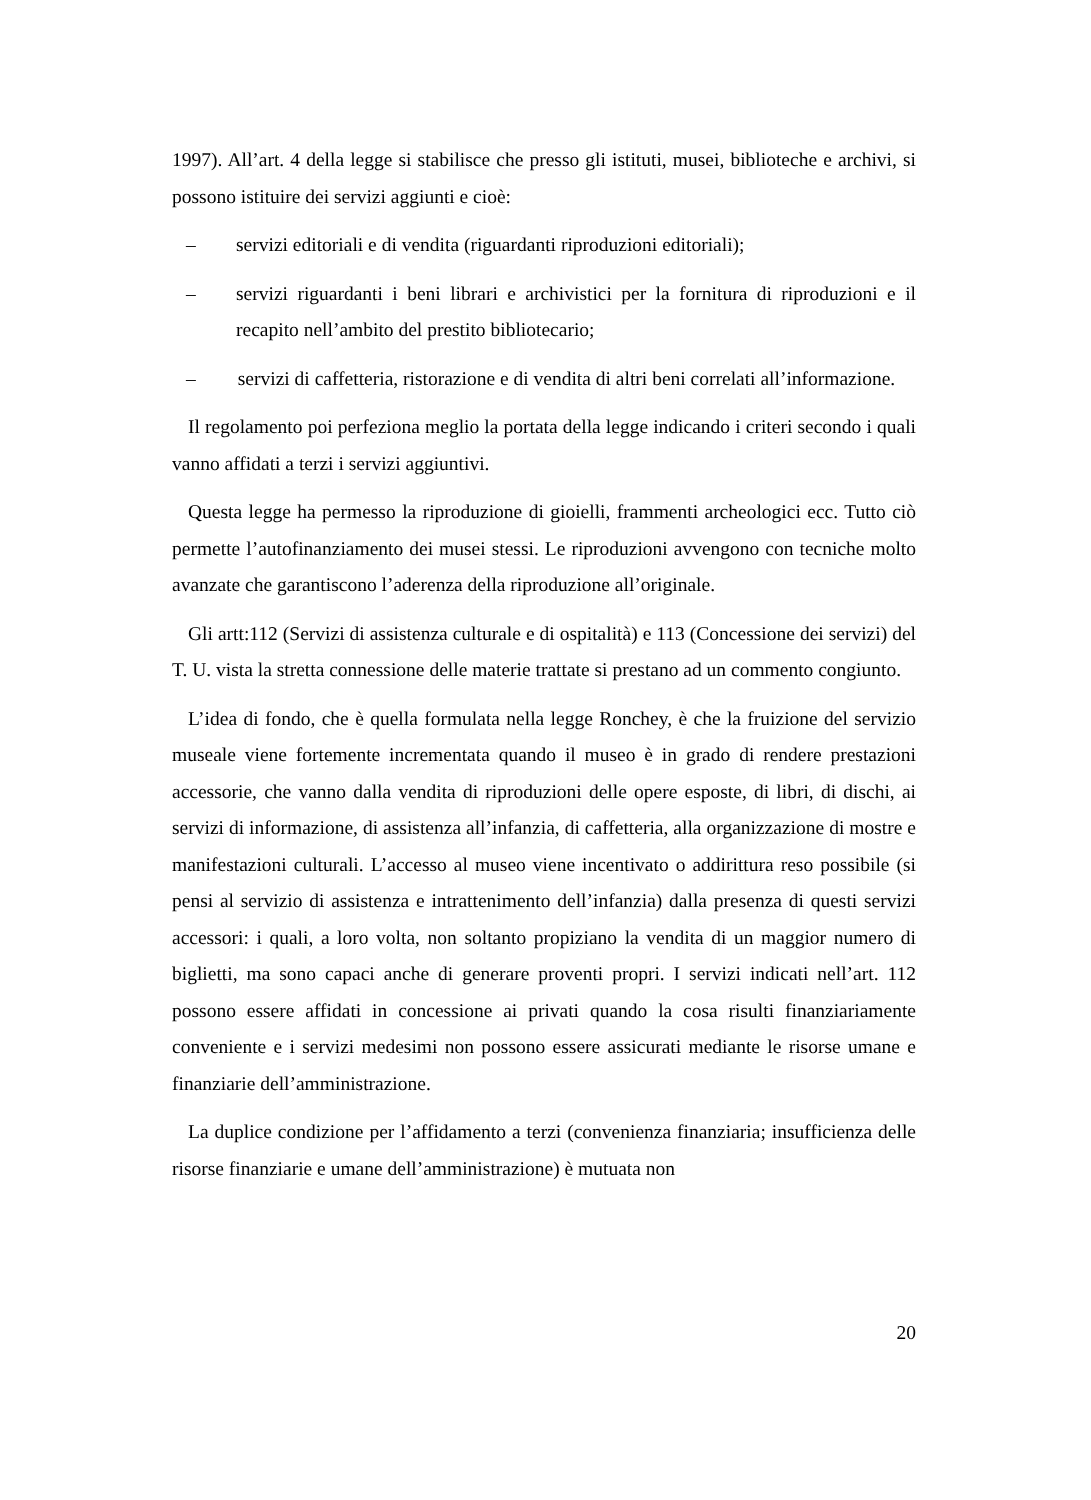1997). All’art. 4 della legge si stabilisce che presso gli istituti, musei, biblioteche e archivi, si possono istituire dei servizi aggiunti e cioè:
– servizi editoriali e di vendita (riguardanti riproduzioni editoriali);
– servizi riguardanti i beni librari e archivistici per la fornitura di riproduzioni e il recapito nell’ambito del prestito bibliotecario;
– servizi di caffetteria, ristorazione e di vendita di altri beni correlati all’informazione.
Il regolamento poi perfeziona meglio la portata della legge indicando i criteri secondo i quali vanno affidati a terzi i servizi aggiuntivi.
Questa legge ha permesso la riproduzione di gioielli, frammenti archeologici ecc. Tutto ciò permette l’autofinanziamento dei musei stessi. Le riproduzioni avvengono con tecniche molto avanzate che garantiscono l’aderenza della riproduzione all’originale.
Gli artt:112 (Servizi di assistenza culturale e di ospitalità) e 113 (Concessione dei servizi) del T. U. vista la stretta connessione delle materie trattate si prestano ad un commento congiunto.
L’idea di fondo, che è quella formulata nella legge Ronchey, è che la fruizione del servizio museale viene fortemente incrementata quando il museo è in grado di rendere prestazioni accessorie, che vanno dalla vendita di riproduzioni delle opere esposte, di libri, di dischi, ai servizi di informazione, di assistenza all’infanzia, di caffetteria, alla organizzazione di mostre e manifestazioni culturali. L’accesso al museo viene incentivato o addirittura reso possibile (si pensi al servizio di assistenza e intrattenimento dell’infanzia) dalla presenza di questi servizi accessori: i quali, a loro volta, non soltanto propiziano la vendita di un maggior numero di biglietti, ma sono capaci anche di generare proventi propri. I servizi indicati nell’art. 112 possono essere affidati in concessione ai privati quando la cosa risulti finanziariamente conveniente e i servizi medesimi non possono essere assicurati mediante le risorse umane e finanziarie dell’amministrazione.
La duplice condizione per l’affidamento a terzi (convenienza finanziaria; insufficienza delle risorse finanziarie e umane dell’amministrazione) è mutuata non
20